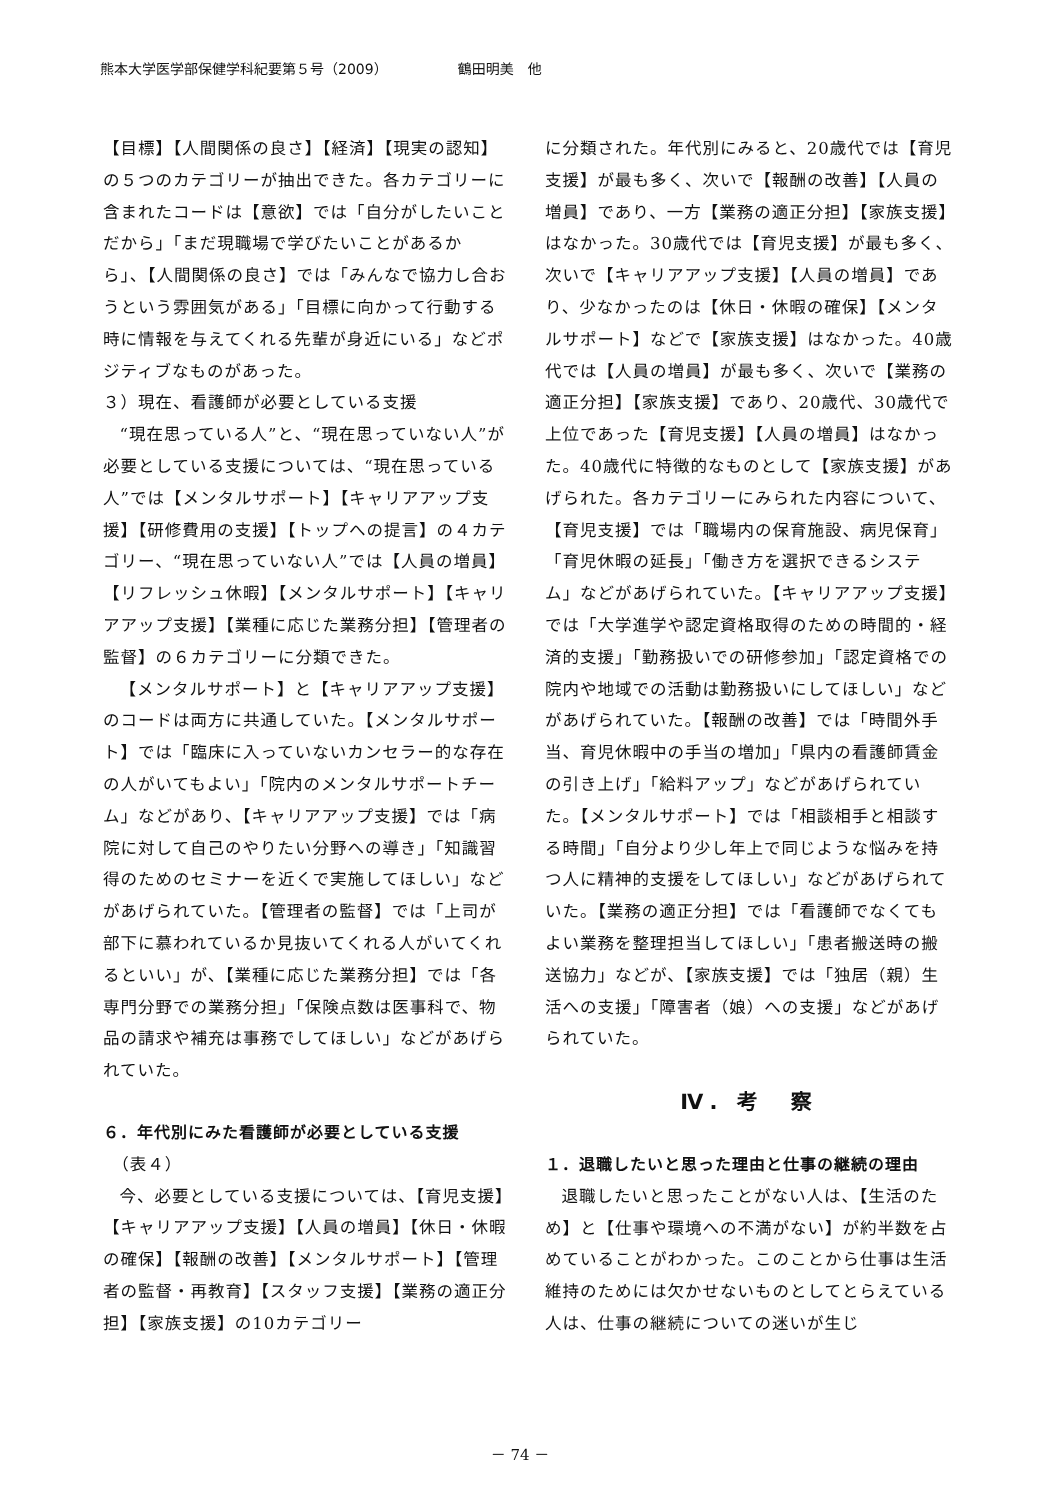熊本大学医学部保健学科紀要第５号（2009） 鶴田明美　他
【目標】【人間関係の良さ】【経済】【現実の認知】の５つのカテゴリーが抽出できた。各カテゴリーに含まれたコードは【意欲】では「自分がしたいことだから」「まだ現職場で学びたいことがあるから」、【人間関係の良さ】では「みんなで協力し合おうという雰囲気がある」「目標に向かって行動する時に情報を与えてくれる先輩が身近にいる」などポジティブなものがあった。
３）現在、看護師が必要としている支援
“現在思っている人”と、“現在思っていない人”が必要としている支援については、“現在思っている人”では【メンタルサポート】【キャリアアップ支援】【研修費用の支援】【トップへの提言】の４カテゴリー、“現在思っていない人”では【人員の増員】【リフレッシュ休暇】【メンタルサポート】【キャリアアップ支援】【業種に応じた業務分担】【管理者の監督】の６カテゴリーに分類できた。
【メンタルサポート】と【キャリアアップ支援】のコードは両方に共通していた。【メンタルサポート】では「臨床に入っていないカンセラー的な存在の人がいてもよい」「院内のメンタルサポートチーム」などがあり、【キャリアアップ支援】では「病院に対して自己のやりたい分野への導き」「知識習得のためのセミナーを近くで実施してほしい」などがあげられていた。【管理者の監督】では「上司が部下に慕われているか見抜いてくれる人がいてくれるといい」が、【業種に応じた業務分担】では「各専門分野での業務分担」「保険点数は医事科で、物品の請求や補充は事務でしてほしい」などがあげられていた。
６．年代別にみた看護師が必要としている支援
　（表４）
今、必要としている支援については、【育児支援】【キャリアアップ支援】【人員の増員】【休日・休暇の確保】【報酬の改善】【メンタルサポート】【管理者の監督・再教育】【スタッフ支援】【業務の適正分担】【家族支援】の10カテゴリー
に分類された。年代別にみると、20歳代では【育児支援】が最も多く、次いで【報酬の改善】【人員の増員】であり、一方【業務の適正分担】【家族支援】はなかった。30歳代では【育児支援】が最も多く、次いで【キャリアアップ支援】【人員の増員】であり、少なかったのは【休日・休暇の確保】【メンタルサポート】などで【家族支援】はなかった。40歳代では【人員の増員】が最も多く、次いで【業務の適正分担】【家族支援】であり、20歳代、30歳代で上位であった【育児支援】【人員の増員】はなかった。40歳代に特徴的なものとして【家族支援】があげられた。各カテゴリーにみられた内容について、【育児支援】では「職場内の保育施設、病児保育」「育児休暇の延長」「働き方を選択できるシステム」などがあげられていた。【キャリアアップ支援】では「大学進学や認定資格取得のための時間的・経済的支援」「勤務扱いでの研修参加」「認定資格での院内や地域での活動は勤務扱いにしてほしい」などがあげられていた。【報酬の改善】では「時間外手当、育児休暇中の手当の増加」「県内の看護師賃金の引き上げ」「給料アップ」などがあげられていた。【メンタルサポート】では「相談相手と相談する時間」「自分より少し年上で同じような悩みを持つ人に精神的支援をしてほしい」などがあげられていた。【業務の適正分担】では「看護師でなくてもよい業務を整理担当してほしい」「患者搬送時の搬送協力」などが、【家族支援】では「独居（親）生活への支援」「障害者（娘）への支援」などがあげられていた。
Ⅳ. 考　察
１．退職したいと思った理由と仕事の継続の理由
退職したいと思ったことがない人は、【生活のため】と【仕事や環境への不満がない】が約半数を占めていることがわかった。このことから仕事は生活維持のためには欠かせないものとしてとらえている人は、仕事の継続についての迷いが生じ
－ 74 －